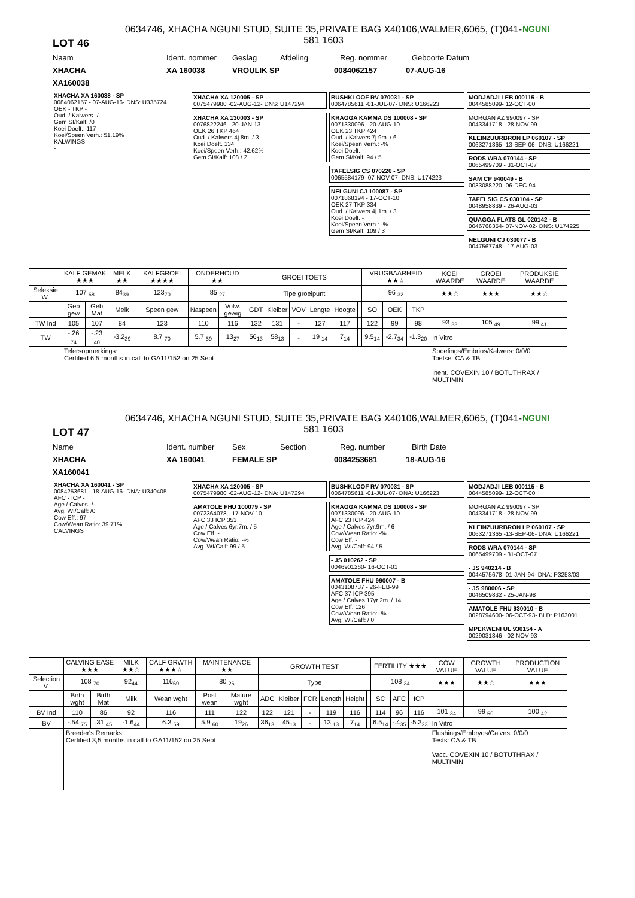LOT 46
0634746, XHACHA NGUNI STUD, SUITE 35,PRIVATE BAG X40106,WALMER,6065, (T)041-581 1603
NGUNI
Naam Ident. nommer Geslag Afdeling Reg. nommer Geboorte Datum
XHACHA XA 160038 VROULIK SP 0084062157 07-AUG-16
XA160038
XHACHA XA 160038 - SP
0084062157 - 07-AUG-16- DNS: U335724
OEK - TKP -
Oud. / Kalwers -/-
Gem SI/Kalf: /0
Koei Doelt.: 117
Koei/Speen Verh.: 51.19%
KALWINGS
-
XHACHA XA 120005 - SP
0075479980 -02-AUG-12- DNS: U147294
XHACHA XA 130003 - SP
0076822246 - 20-JAN-13
OEK 26 TKP 464
Oud. / Kalwers 4j.8m. / 3
Koei Doelt. 134
Koei/Speen Verh.: 42.62%
Gem SI/Kalf: 108 / 2
BUSHKLOOF RV 070031 - SP
0064785611 -01-JUL-07- DNS: U166223
KRAGGA KAMMA DS 100008 - SP
0071330096 - 20-AUG-10
OEK 23 TKP 424
Oud. / Kalwers 7j.9m. / 6
Koei/Speen Verh.: -%
Koei Doelt. -
Gem SI/Kalf: 94 / 5
TAFELSIG CS 070220 - SP
0065584179- 07-NOV-07- DNS: U174223
NELGUNI CJ 100087 - SP
0071868194 - 17-OCT-10
OEK 27 TKP 334
Oud. / Kalwers 4j.1m. / 3
Koei Doelt. -
Koei/Speen Verh.: -%
Gem SI/Kalf: 109 / 3
MODJADJI LEB 000115 - B
0044585099- 12-OCT-00
MORGAN AZ 990097 - SP
0043341718 - 28-NOV-99
KLEINZUURBRON LP 060107 - SP
0063271365 -13-SEP-06- DNS: U166221
RODS WRA 070144 - SP
0065499709 - 31-OCT-07
SAM CP 940049 - B
0033088220 -06-DEC-94
TAFELSIG CS 030104 - SP
0048958839 - 26-AUG-03
QUAGGA FLATS GL 020142 - B
0046768354- 07-NOV-02- DNS: U174225
NELGUNI CJ 030077 - B
0047567748 - 17-AUG-03
| | KALF GEMAK ★★★ | | MELK ★★ | KALFGROEI ★★★★ | ONDERHOUD ★★ | | GROEI TOETS | | | | | | VRUGBAARHEID ★★☆ | | | KOEI WAARDE | GROEI WAARDE | PRODUKSIE WAARDE |
| --- | --- | --- | --- | --- | --- | --- | --- | --- | --- | --- | --- | --- | --- | --- | --- | --- | --- | --- |
| Seleksie W. | 107 <sub>68</sub> | | 84<sub>39</sub> | 123<sub>70</sub> | 85 <sub>27</sub> | | Tipe groeipunt | | | | | | 96 <sub>32</sub> | | | ★★☆ | ★★★ | ★★☆ |
| | Geb gew | Geb Mat | Melk | Speen gew | Naspeen | Volw. gewig | GDT | Kleiber | VOV | Lengte | Hoogte | | SO | OEK | TKP | | | |
| TW Ind | 105 | 107 | 84 | 123 | 110 | 116 | 132 | 131 | - | 127 | 117 | | 122 | 99 | 98 | 93 <sub>33</sub> | 105 <sub>49</sub> | 99 <sub>41</sub> |
| TW | -.26 <sub>74</sub> | -.23 <sub>40</sub> | -3.2<sub>39</sub> | 8.7 <sub>70</sub> | 5.7 <sub>59</sub> | 13<sub>27</sub> | 56<sub>13</sub> | 58<sub>13</sub> | - | 19 <sub>14</sub> | 7<sub>14</sub> | | 9.5<sub>14</sub> | -2.7<sub>34</sub> | -1.3<sub>20</sub> | In Vitro | | |
| | Telersopmerkings: Certified 6,5 months in calf to GA11/152 on 25 Sept | | | | | | | | | | | | | | | Spoelings/Embrios/Kalwers: 0/0/0 Toetse: CA & TB Inent. COVEXIN 10 / BOTUTHRAX / MULTIMIN | | |
LOT 47
0634746, XHACHA NGUNI STUD, SUITE 35,PRIVATE BAG X40106,WALMER,6065, (T)041-581 1603
NGUNI
Name Ident. number Sex Section Reg. number Birth Date
XHACHA XA 160041 FEMALE SP 0084253681 18-AUG-16
XA160041
XHACHA XA 160041 - SP
0084253681 - 18-AUG-16- DNA: U340405
AFC - ICP -
Age / Calves -/-
Avg. WI/Calf: /0
Cow Eff.: 97
Cow/Wean Ratio: 39.71%
CALVINGS
-
XHACHA XA 120005 - SP
0075479980 -02-AUG-12- DNA: U147294
AMATOLE FHU 100079 - SP
0072364078 - 17-NOV-10
AFC 33 ICP 353
Age / Calves 6yr.7m. / 5
Cow Eff. -
Cow/Wean Ratio: -%
Avg. WI/Calf: 99 / 5
BUSHKLOOF RV 070031 - SP
0064785611 -01-JUL-07- DNA: U166223
KRAGGA KAMMA DS 100008 - SP
0071330096 - 20-AUG-10
AFC 23 ICP 424
Age / Calves 7yr.9m. / 6
Cow/Wean Ratio: -%
Cow Eff. -
Avg. WI/Calf: 94 / 5
- JS 010262 - SP
0046901260- 16-OCT-01
AMATOLE FHU 990007 - B
0043108737 - 26-FEB-99
AFC 37 ICP 395
Age / Calves 17yr.2m. / 14
Cow Eff. 126
Cow/Wean Ratio: -%
Avg. WI/Calf: / 0
MODJADJI LEB 000115 - B
0044585099- 12-OCT-00
MORGAN AZ 990097 - SP
0043341718 - 28-NOV-99
KLEINZUURBRON LP 060107 - SP
0063271365 -13-SEP-06- DNA: U166221
RODS WRA 070144 - SP
0065499709 - 31-OCT-07
- JS 940214 - B
0044575678 -01-JAN-94- DNA: P3253/03
- JS 980006 - SP
0046509832 - 25-JAN-98
AMATOLE FHU 930010 - B
0028794600- 06-OCT-93- BLD: P163001
MPEKWENI UL 930154 - A
0029031846 - 02-NOV-93
| | CALVING EASE ★★★ | | MILK ★★☆ | CALF GRWTH ★★★☆ | MAINTENANCE ★★ | | GROWTH TEST | | | | | | FERTILITY ★★★ | | | COW VALUE | GROWTH VALUE | PRODUCTION VALUE |
| --- | --- | --- | --- | --- | --- | --- | --- | --- | --- | --- | --- | --- | --- | --- | --- | --- | --- | --- |
| Selection V. | 108 <sub>70</sub> | | 92<sub>44</sub> | 116<sub>69</sub> | 80 <sub>26</sub> | | Type | | | | | | 108 <sub>34</sub> | | | ★★★ | ★★☆ | ★★★ |
| | Birth wght | Birth Mat | Milk | Wean wght | Post wean | Mature wght | ADG | Kleiber | FCR | Length | Height | | SC | AFC | ICP | | | |
| BV Ind | 110 | 86 | 92 | 116 | 111 | 122 | 122 | 121 | - | 119 | 116 | | 114 | 96 | 116 | 101 <sub>34</sub> | 99 <sub>50</sub> | 100 <sub>42</sub> |
| BV | -.54 <sub>75</sub> | .31 <sub>45</sub> | -1.6<sub>44</sub> | 6.3 <sub>69</sub> | 5.9 <sub>60</sub> | 19<sub>26</sub> | 36<sub>13</sub> | 45<sub>13</sub> | - | 13 <sub>13</sub> | 7<sub>14</sub> | | 6.5<sub>14</sub> | -.4<sub>35</sub> | -5.3<sub>23</sub> | In Vitro | | |
| | Breeder's Remarks: Certified 3,5 months in calf to GA11/152 on 25 Sept | | | | | | | | | | | | | | | Flushings/Embryos/Calves: 0/0/0 Tests: CA & TB Vacc. COVEXIN 10 / BOTUTHRAX / MULTIMIN | | |